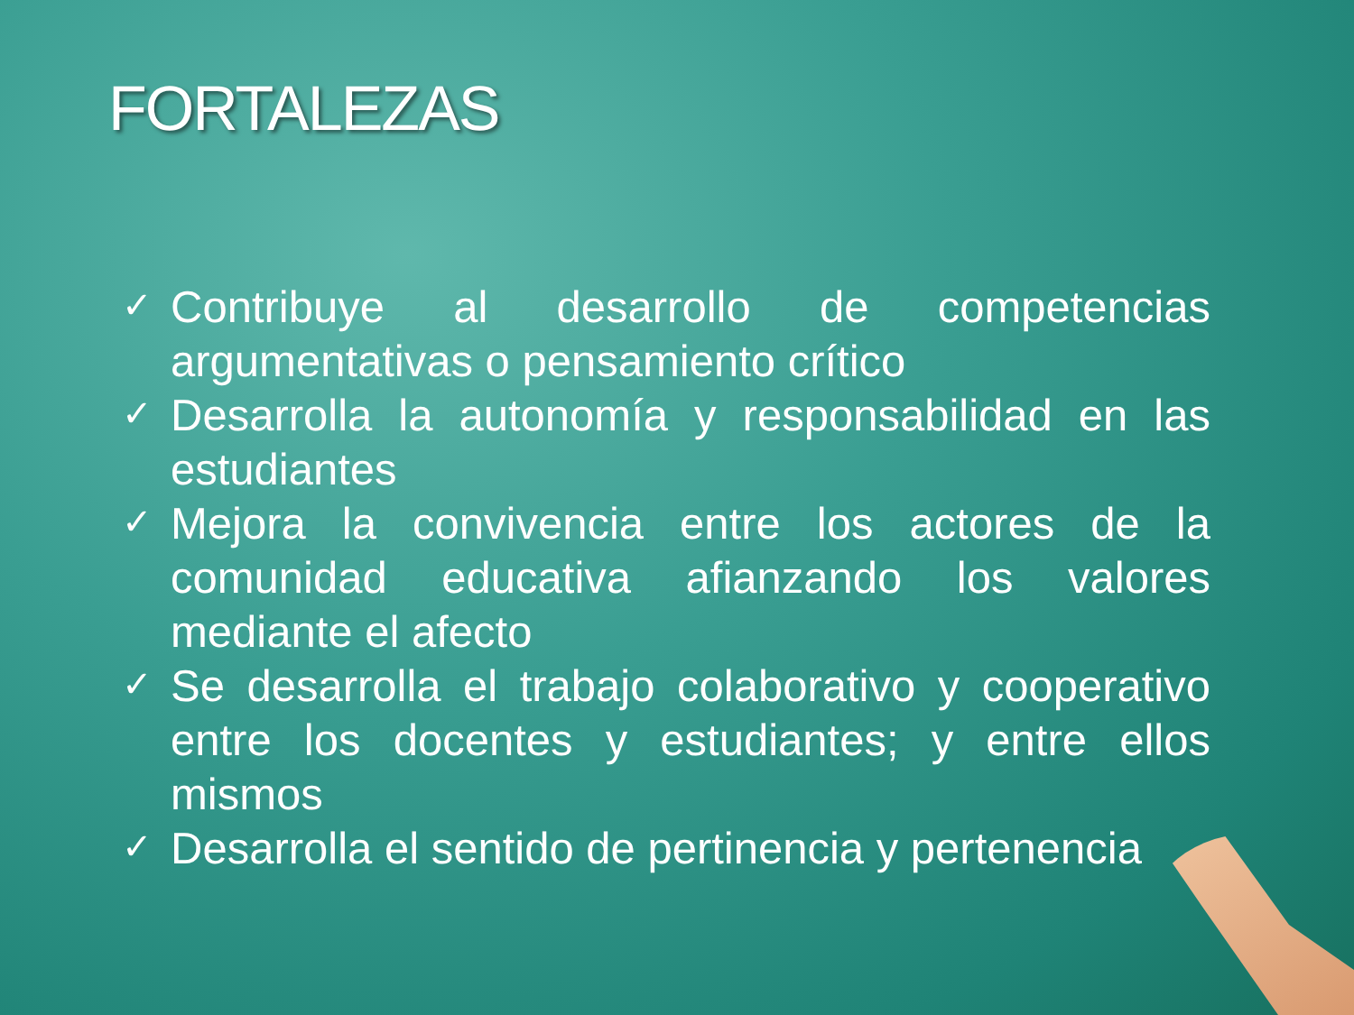FORTALEZAS
✓ Contribuye al desarrollo de competencias argumentativas o pensamiento crítico
✓ Desarrolla la autonomía y responsabilidad en las estudiantes
✓ Mejora la convivencia entre los actores de la comunidad educativa afianzando los valores mediante el afecto
✓ Se desarrolla el trabajo colaborativo y cooperativo entre los docentes y estudiantes; y entre ellos mismos
✓ Desarrolla el sentido de pertinencia y pertenencia